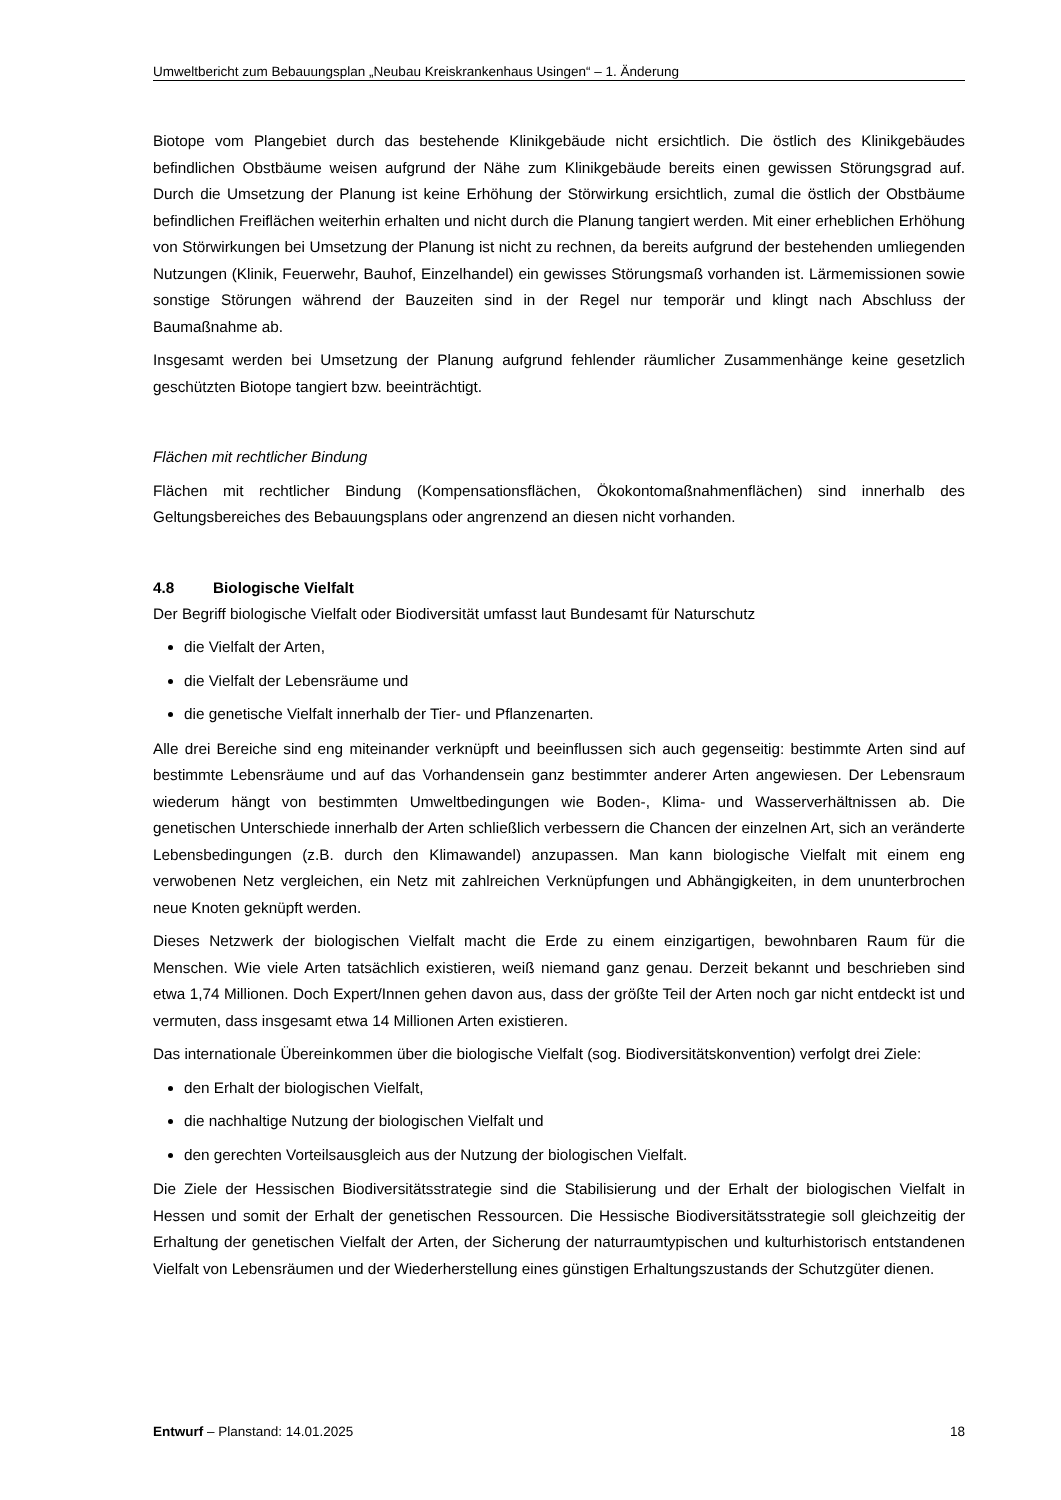Umweltbericht zum Bebauungsplan „Neubau Kreiskrankenhaus Usingen“ – 1. Änderung
Biotope vom Plangebiet durch das bestehende Klinikgebäude nicht ersichtlich. Die östlich des Klinikgebäudes befindlichen Obstbäume weisen aufgrund der Nähe zum Klinikgebäude bereits einen gewissen Störungsgrad auf. Durch die Umsetzung der Planung ist keine Erhöhung der Störwirkung ersichtlich, zumal die östlich der Obstbäume befindlichen Freiflächen weiterhin erhalten und nicht durch die Planung tangiert werden. Mit einer erheblichen Erhöhung von Störwirkungen bei Umsetzung der Planung ist nicht zu rechnen, da bereits aufgrund der bestehenden umliegenden Nutzungen (Klinik, Feuerwehr, Bauhof, Einzelhandel) ein gewisses Störungsmaß vorhanden ist. Lärmemissionen sowie sonstige Störungen während der Bauzeiten sind in der Regel nur temporär und klingt nach Abschluss der Baumaßnahme ab.
Insgesamt werden bei Umsetzung der Planung aufgrund fehlender räumlicher Zusammenhänge keine gesetzlich geschützten Biotope tangiert bzw. beeinträchtigt.
Flächen mit rechtlicher Bindung
Flächen mit rechtlicher Bindung (Kompensationsflächen, Ökokontomaßnahmenflächen) sind innerhalb des Geltungsbereiches des Bebauungsplans oder angrenzend an diesen nicht vorhanden.
4.8 Biologische Vielfalt
Der Begriff biologische Vielfalt oder Biodiversität umfasst laut Bundesamt für Naturschutz
die Vielfalt der Arten,
die Vielfalt der Lebensräume und
die genetische Vielfalt innerhalb der Tier- und Pflanzenarten.
Alle drei Bereiche sind eng miteinander verknüpft und beeinflussen sich auch gegenseitig: bestimmte Arten sind auf bestimmte Lebensräume und auf das Vorhandensein ganz bestimmter anderer Arten angewiesen. Der Lebensraum wiederum hängt von bestimmten Umweltbedingungen wie Boden-, Klima- und Wasserverhältnissen ab. Die genetischen Unterschiede innerhalb der Arten schließlich verbessern die Chancen der einzelnen Art, sich an veränderte Lebensbedingungen (z.B. durch den Klimawandel) anzupassen. Man kann biologische Vielfalt mit einem eng verwobenen Netz vergleichen, ein Netz mit zahlreichen Verknüpfungen und Abhängigkeiten, in dem ununterbrochen neue Knoten geknüpft werden.
Dieses Netzwerk der biologischen Vielfalt macht die Erde zu einem einzigartigen, bewohnbaren Raum für die Menschen. Wie viele Arten tatsächlich existieren, weiß niemand ganz genau. Derzeit bekannt und beschrieben sind etwa 1,74 Millionen. Doch Expert/Innen gehen davon aus, dass der größte Teil der Arten noch gar nicht entdeckt ist und vermuten, dass insgesamt etwa 14 Millionen Arten existieren.
Das internationale Übereinkommen über die biologische Vielfalt (sog. Biodiversitätskonvention) verfolgt drei Ziele:
den Erhalt der biologischen Vielfalt,
die nachhaltige Nutzung der biologischen Vielfalt und
den gerechten Vorteilsausgleich aus der Nutzung der biologischen Vielfalt.
Die Ziele der Hessischen Biodiversitätsstrategie sind die Stabilisierung und der Erhalt der biologischen Vielfalt in Hessen und somit der Erhalt der genetischen Ressourcen. Die Hessische Biodiversitätsstrategie soll gleichzeitig der Erhaltung der genetischen Vielfalt der Arten, der Sicherung der naturraumtypischen und kulturhistorisch entstandenen Vielfalt von Lebensräumen und der Wiederherstellung eines günstigen Erhaltungszustands der Schutzgüter dienen.
Entwurf – Planstand: 14.01.2025 18